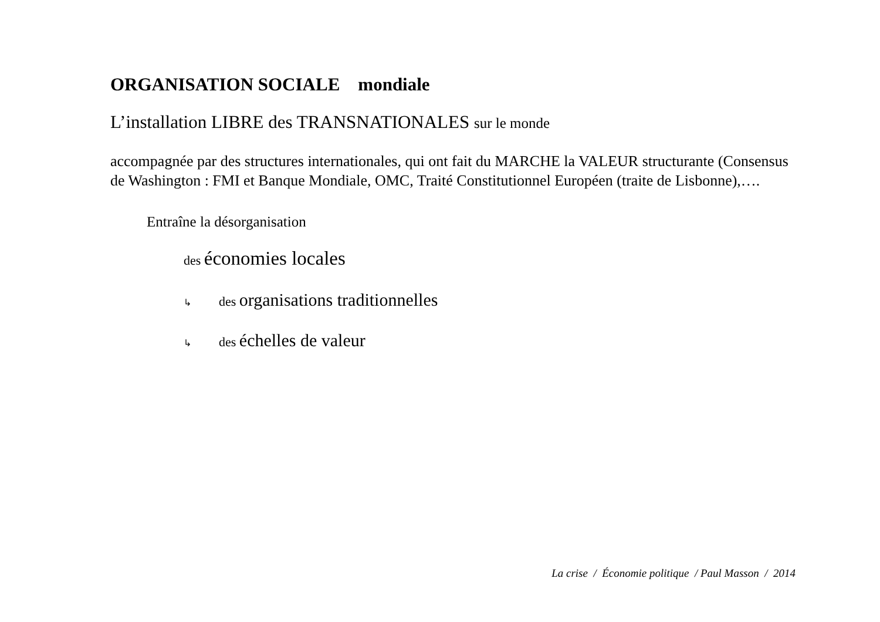ORGANISATION SOCIALE mondiale
L’installation LIBRE des TRANSNATIONALES sur le monde
accompagnée par des structures internationales, qui ont fait du MARCHE la VALEUR structurante (Consensus de Washington : FMI et Banque Mondiale, OMC, Traité Constitutionnel Européen (traite de Lisbonne),….
Entraîne la désorganisation
des économies locales
↳ des organisations traditionnelles
↳ des échelles de valeur
La crise / Économie politique / Paul Masson / 2014